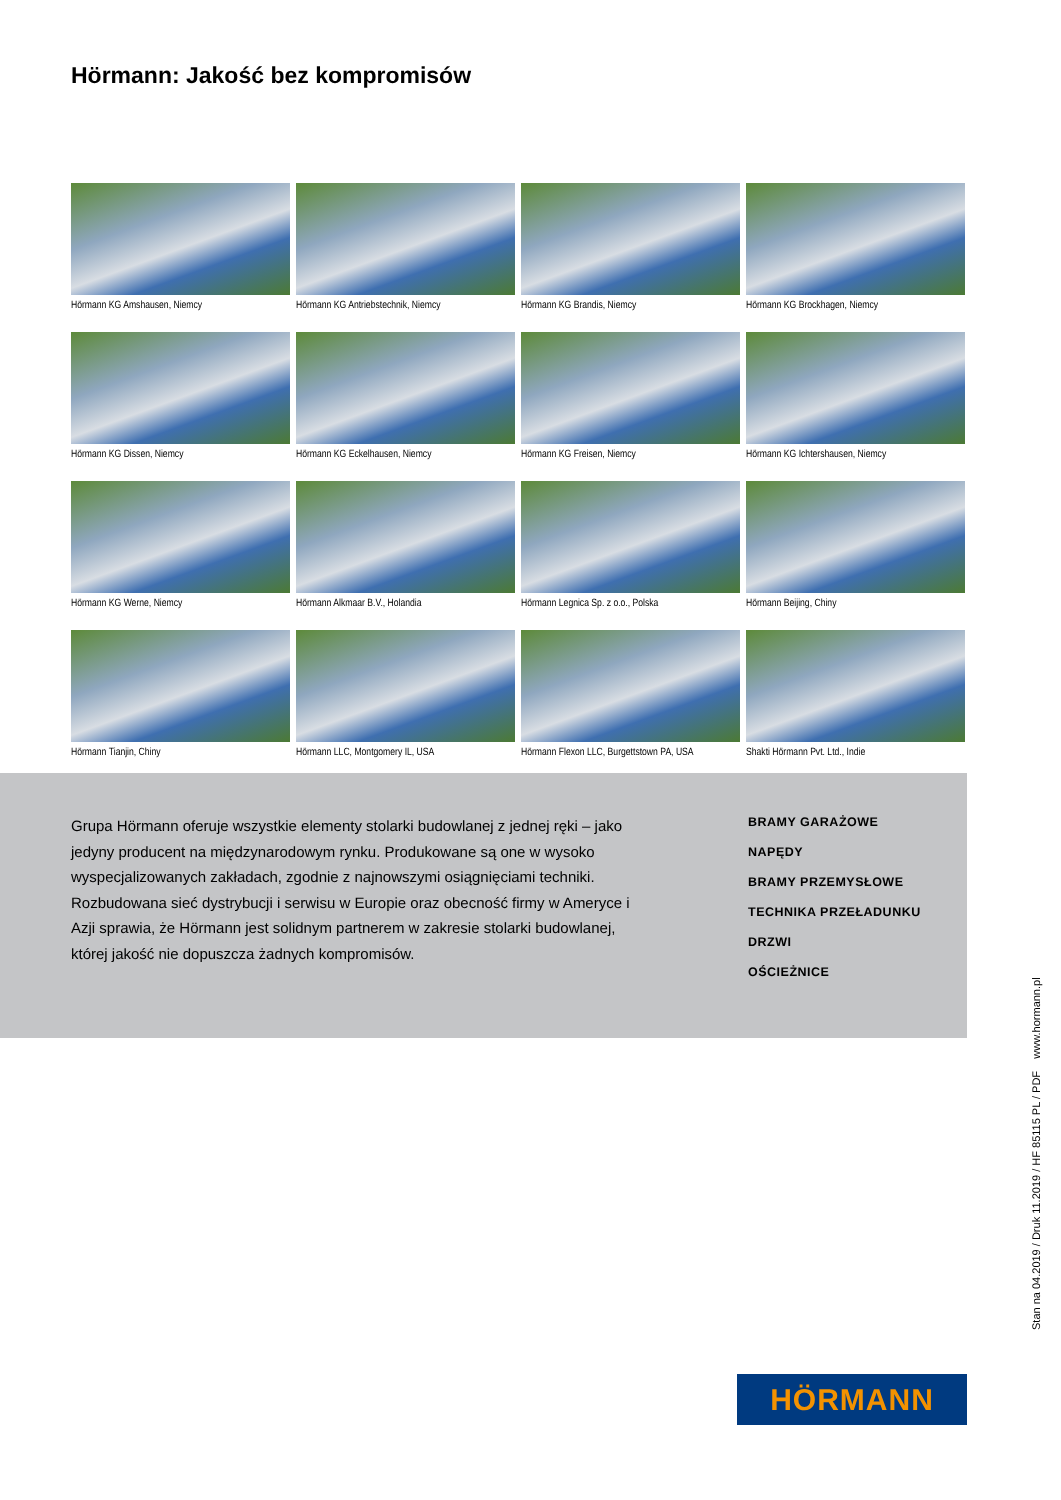Hörmann: Jakość bez kompromisów
Hörmann KG Amshausen, Niemcy
Hörmann KG Antriebstechnik, Niemcy
Hörmann KG Brandis, Niemcy
Hörmann KG Brockhagen, Niemcy
Hörmann KG Dissen, Niemcy
Hörmann KG Eckelhausen, Niemcy
Hörmann KG Freisen, Niemcy
Hörmann KG Ichtershausen, Niemcy
Hörmann KG Werne, Niemcy
Hörmann Alkmaar B.V., Holandia
Hörmann Legnica Sp. z o.o., Polska
Hörmann Beijing, Chiny
Hörmann Tianjin, Chiny
Hörmann LLC, Montgomery IL, USA
Hörmann Flexon LLC, Burgettstown PA, USA
Shakti Hörmann Pvt. Ltd., Indie
Grupa Hörmann oferuje wszystkie elementy stolarki budowlanej z jednej ręki – jako jedyny producent na międzynarodowym rynku. Produkowane są one w wysoko wyspecjalizowanych zakładach, zgodnie z najnowszymi osiągnięciami techniki. Rozbudowana sieć dystrybucji i serwisu w Europie oraz obecność firmy w Ameryce i Azji sprawia, że Hörmann jest solidnym partnerem w zakresie stolarki budowlanej, której jakość nie dopuszcza żadnych kompromisów.
BRAMY GARAŻOWE
NAPĘDY
BRAMY PRZEMYSŁOWE
TECHNIKA PRZEŁADUNKU
DRZWI
OŚCIEŻNICE
Stan na 04.2019 / Druk 11.2019 / HF 85115 PL / PDF www.hormann.pl
HÖRMANN